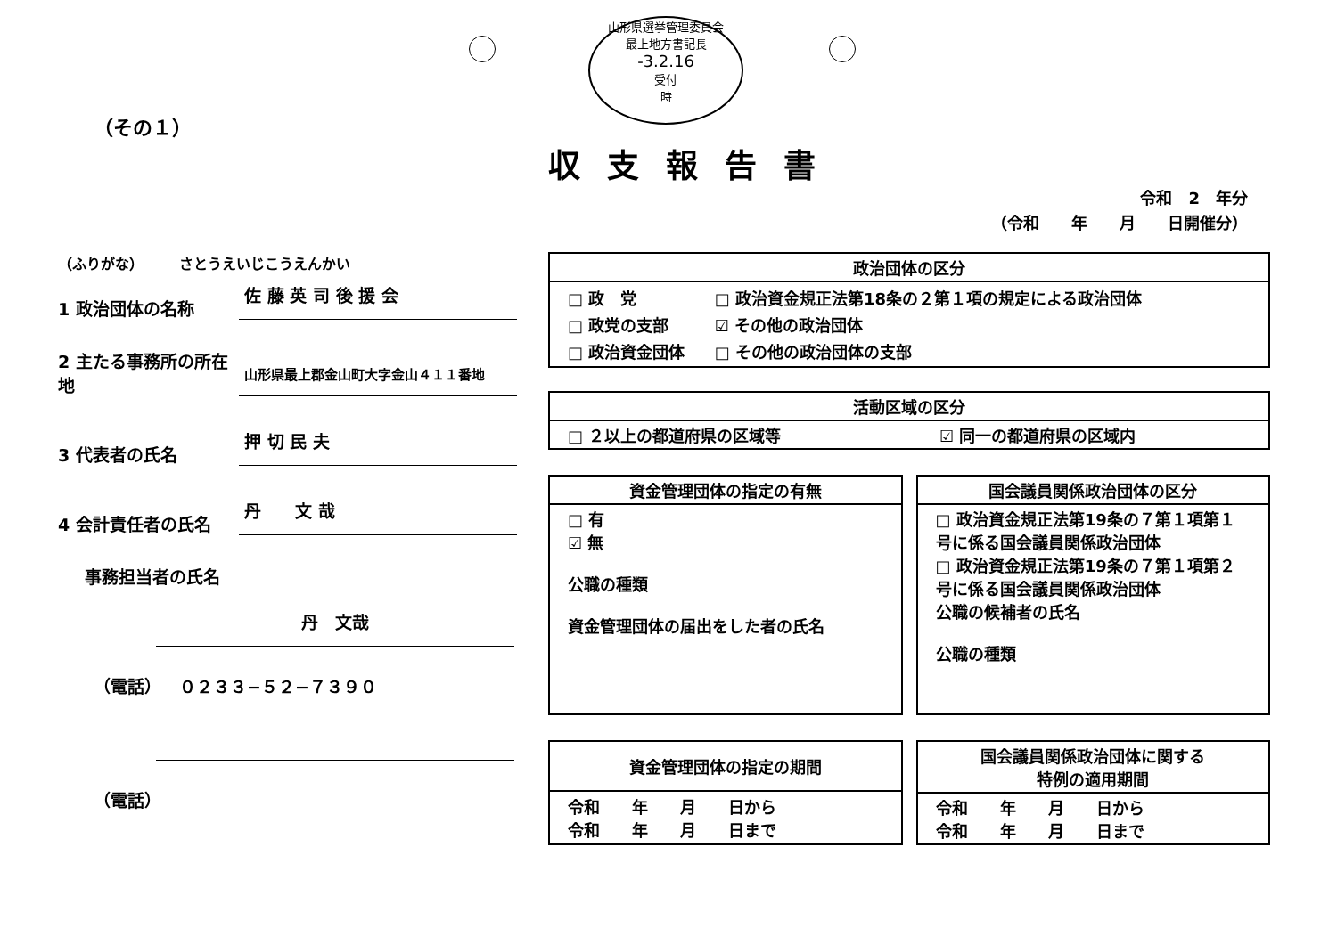山形県選挙管理委員会
最上地方書記長
-3.2.16
受付
時
（その１）
収支報告書
令和　2　年分
（令和　　年　　月　　日開催分）
（ふりがな）　　　さとうえいじこうえんかい
1 政治団体の名称
佐 藤 英 司 後 援 会
2 主たる事務所の所在地
山形県最上郡金山町大字金山４１１番地
3 代表者の氏名
押 切 民 夫
4 会計責任者の氏名
丹　　文 哉
事務担当者の氏名
丹　文哉
（電話） ０２３３−５２−７３９０
（電話）
| 政治団体の区分 |
| --- |
| / □ 政 党 / □ 政治資金規正法第18条の２第１項の規定による政治団体 / / □ 政党の支部 / ☑ その他の政治団体 / / □ 政治資金団体 / □ その他の政治団体の支部 / |
| 活動区域の区分 | |
| --- | --- |
| □ ２以上の都道府県の区域等 | ☑ 同一の都道府県の区域内 |
| 資金管理団体の指定の有無 |
| --- |
| □ 有 ☑ 無 公職の種類 資金管理団体の届出をした者の氏名 |
| 国会議員関係政治団体の区分 |
| --- |
| □ 政治資金規正法第19条の７第１項第１号に係る国会議員関係政治団体 □ 政治資金規正法第19条の７第１項第２号に係る国会議員関係政治団体 公職の候補者の氏名 公職の種類 |
| 資金管理団体の指定の期間 |
| --- |
| 令和 年 月 日から 令和 年 月 日まで |
| 国会議員関係政治団体に関する 特例の適用期間 |
| --- |
| 令和 年 月 日から 令和 年 月 日まで |